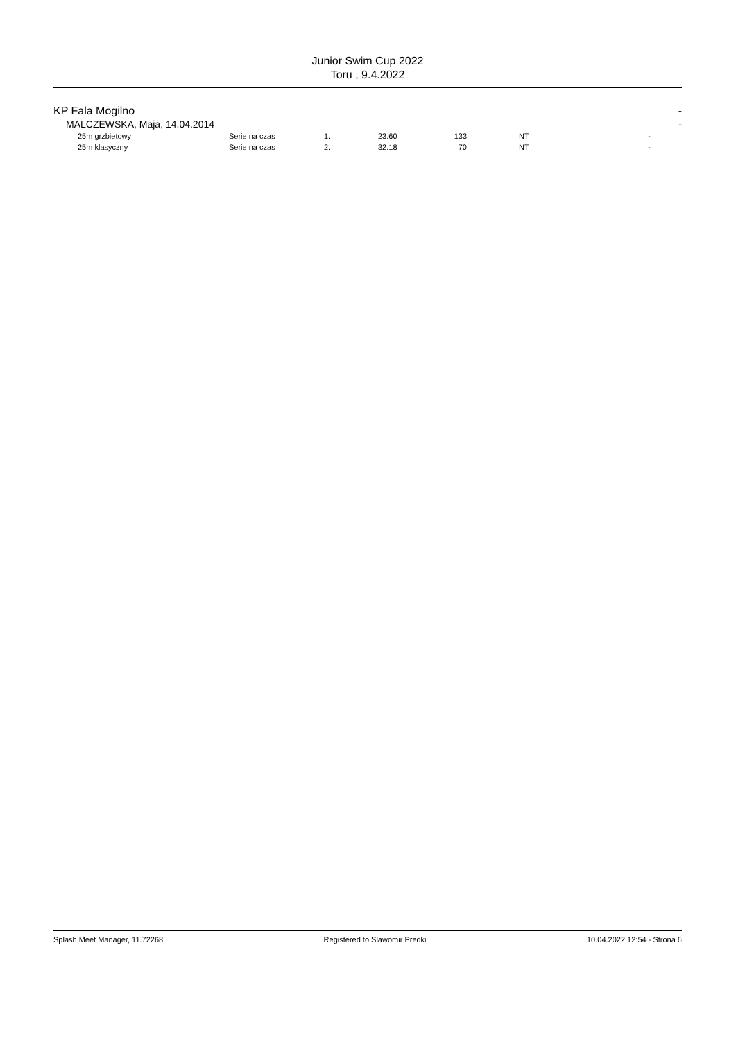Junior Swim Cup 2022
Toru , 9.4.2022
KP Fala Mogilno -
MALCZEWSKA, Maja, 14.04.2014 -
| | 25m grzbietowy | Serie na czas | 1. | 23.60 | 133 | | NT | - |
| | 25m klasyczny | Serie na czas | 2. | 32.18 | 70 | | NT | - |
Splash Meet Manager, 11.72268 Registered to Slawomir Predki 10.04.2022 12:54 - Strona 6